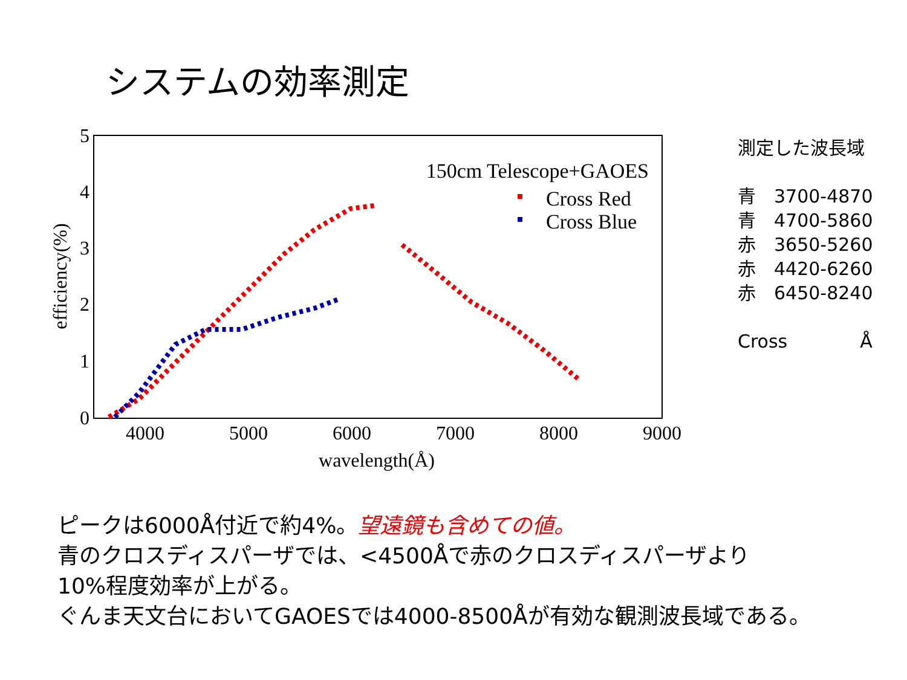システムの効率測定
0
1
2
3
4
5
4000
5000
6000
7000
8000
9000
wavelength(Å)
efficiency(%)
150cm Telescope+GAOES
Cross Red
Cross Blue
測定した波長域
青　3700-4870
青　4700-5860
赤　3650-5260
赤　4420-6260
赤　6450-8240
Cross　　　　Å
ピークは6000Å付近で約4%。望遠鏡も含めての値。
青のクロスディスパーザでは、<4500Åで赤のクロスディスパーザより
10%程度効率が上がる。
ぐんま天文台においてGAOESでは4000-8500Åが有効な観測波長域である。